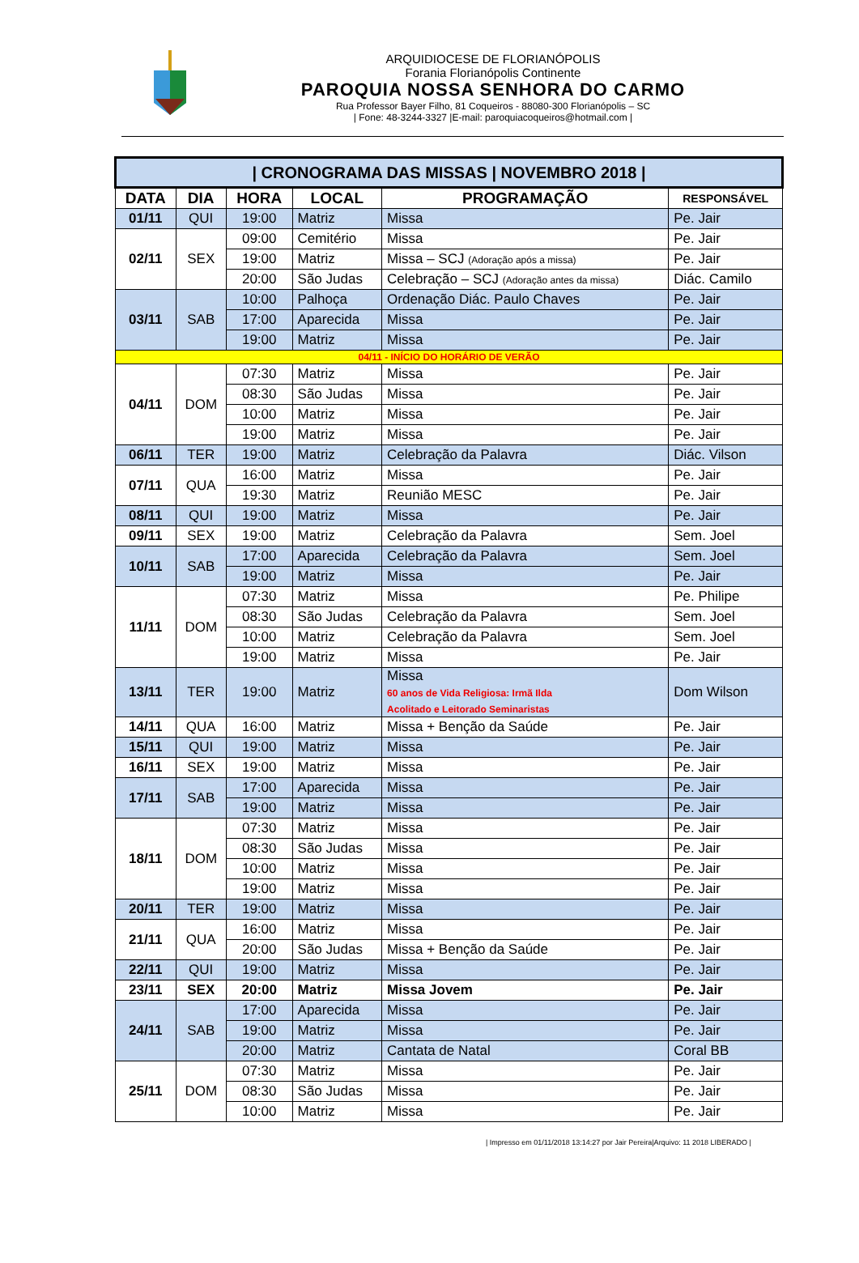ARQUIDIOCESE DE FLORIANÓPOLIS
Forania Florianópolis Continente
PAROQUIA NOSSA SENHORA DO CARMO
Rua Professor Bayer Filho, 81 Coqueiros - 88080-300 Florianópolis – SC
| Fone: 48-3244-3327 |E-mail: paroquiacoqueiros@hotmail.com |
| / CRONOGRAMA DAS MISSAS / NOVEMBRO 2018 / | | | | | |
| DATA | DIA | HORA | LOCAL | PROGRAMAÇÃO | RESPONSÁVEL |
| 01/11 | QUI | 19:00 | Matriz | Missa | Pe. Jair |
| 02/11 | SEX | 09:00 | Cemitério | Missa | Pe. Jair |
| | | 19:00 | Matriz | Missa – SCJ (Adoração após a missa) | Pe. Jair |
| | | 20:00 | São Judas | Celebração – SCJ (Adoração antes da missa) | Diác. Camilo |
| 03/11 | SAB | 10:00 | Palhoça | Ordenação Diác. Paulo Chaves | Pe. Jair |
| | | 17:00 | Aparecida | Missa | Pe. Jair |
| | | 19:00 | Matriz | Missa | Pe. Jair |
| 04/11 - INÍCIO DO HORÁRIO DE VERÃO | | | | | |
| 04/11 | DOM | 07:30 | Matriz | Missa | Pe. Jair |
| | | 08:30 | São Judas | Missa | Pe. Jair |
| | | 10:00 | Matriz | Missa | Pe. Jair |
| | | 19:00 | Matriz | Missa | Pe. Jair |
| 06/11 | TER | 19:00 | Matriz | Celebração da Palavra | Diác. Vilson |
| 07/11 | QUA | 16:00 | Matriz | Missa | Pe. Jair |
| | | 19:30 | Matriz | Reunião MESC | Pe. Jair |
| 08/11 | QUI | 19:00 | Matriz | Missa | Pe. Jair |
| 09/11 | SEX | 19:00 | Matriz | Celebração da Palavra | Sem. Joel |
| 10/11 | SAB | 17:00 | Aparecida | Celebração da Palavra | Sem. Joel |
| | | 19:00 | Matriz | Missa | Pe. Jair |
| 11/11 | DOM | 07:30 | Matriz | Missa | Pe. Philipe |
| | | 08:30 | São Judas | Celebração da Palavra | Sem. Joel |
| | | 10:00 | Matriz | Celebração da Palavra | Sem. Joel |
| | | 19:00 | Matriz | Missa | Pe. Jair |
| 13/11 | TER | 19:00 | Matriz | Missa 60 anos de Vida Religiosa: Irmã Ilda Acolitado e Leitorado Seminaristas | Dom Wilson |
| 14/11 | QUA | 16:00 | Matriz | Missa + Benção da Saúde | Pe. Jair |
| 15/11 | QUI | 19:00 | Matriz | Missa | Pe. Jair |
| 16/11 | SEX | 19:00 | Matriz | Missa | Pe. Jair |
| 17/11 | SAB | 17:00 | Aparecida | Missa | Pe. Jair |
| | | 19:00 | Matriz | Missa | Pe. Jair |
| 18/11 | DOM | 07:30 | Matriz | Missa | Pe. Jair |
| | | 08:30 | São Judas | Missa | Pe. Jair |
| | | 10:00 | Matriz | Missa | Pe. Jair |
| | | 19:00 | Matriz | Missa | Pe. Jair |
| 20/11 | TER | 19:00 | Matriz | Missa | Pe. Jair |
| 21/11 | QUA | 16:00 | Matriz | Missa | Pe. Jair |
| | | 20:00 | São Judas | Missa + Benção da Saúde | Pe. Jair |
| 22/11 | QUI | 19:00 | Matriz | Missa | Pe. Jair |
| 23/11 | SEX | 20:00 | Matriz | Missa Jovem | Pe. Jair |
| 24/11 | SAB | 17:00 | Aparecida | Missa | Pe. Jair |
| | | 19:00 | Matriz | Missa | Pe. Jair |
| | | 20:00 | Matriz | Cantata de Natal | Coral BB |
| 25/11 | DOM | 07:30 | Matriz | Missa | Pe. Jair |
| | | 08:30 | São Judas | Missa | Pe. Jair |
| | | 10:00 | Matriz | Missa | Pe. Jair |
| Impresso em 01/11/2018 13:14:27 por Jair Pereira|Arquivo: 11 2018 LIBERADO |